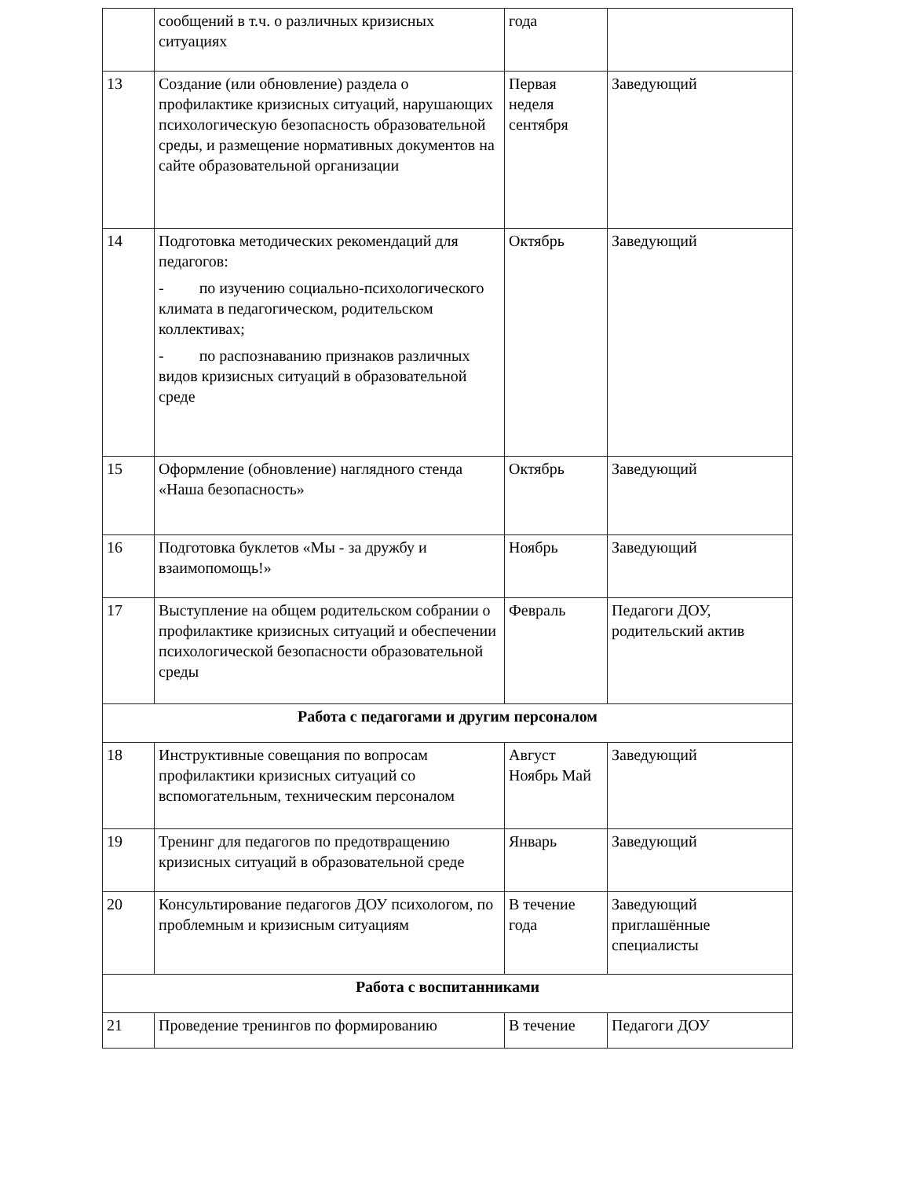| | сообщений в т.ч. о различных кризисных ситуациях | года | |
| 13 | Создание (или обновление) раздела о профилактике кризисных ситуаций, нарушающих психологическую безопасность образовательной среды, и размещение нормативных документов на сайте образовательной организации | Первая неделя сентября | Заведующий |
| 14 | Подготовка методических рекомендаций для педагогов: - по изучению социально-психологического климата в педагогическом, родительском коллективах; - по распознаванию признаков различных видов кризисных ситуаций в образовательной среде | Октябрь | Заведующий |
| 15 | Оформление (обновление) наглядного стенда «Наша безопасность» | Октябрь | Заведующий |
| 16 | Подготовка буклетов «Мы - за дружбу и взаимопомощь!» | Ноябрь | Заведующий |
| 17 | Выступление на общем родительском собрании о профилактике кризисных ситуаций и обеспечении психологической безопасности образовательной среды | Февраль | Педагоги ДОУ, родительский актив |
| Работа с педагогами и другим персоналом | | | |
| 18 | Инструктивные совещания по вопросам профилактики кризисных ситуаций со вспомогательным, техническим персоналом | Август Ноябрь Май | Заведующий |
| 19 | Тренинг для педагогов по предотвращению кризисных ситуаций в образовательной среде | Январь | Заведующий |
| 20 | Консультирование педагогов ДОУ психологом, по проблемным и кризисным ситуациям | В течение года | Заведующий приглашённые специалисты |
| Работа с воспитанниками | | | |
| 21 | Проведение тренингов по формированию | В течение | Педагоги ДОУ |